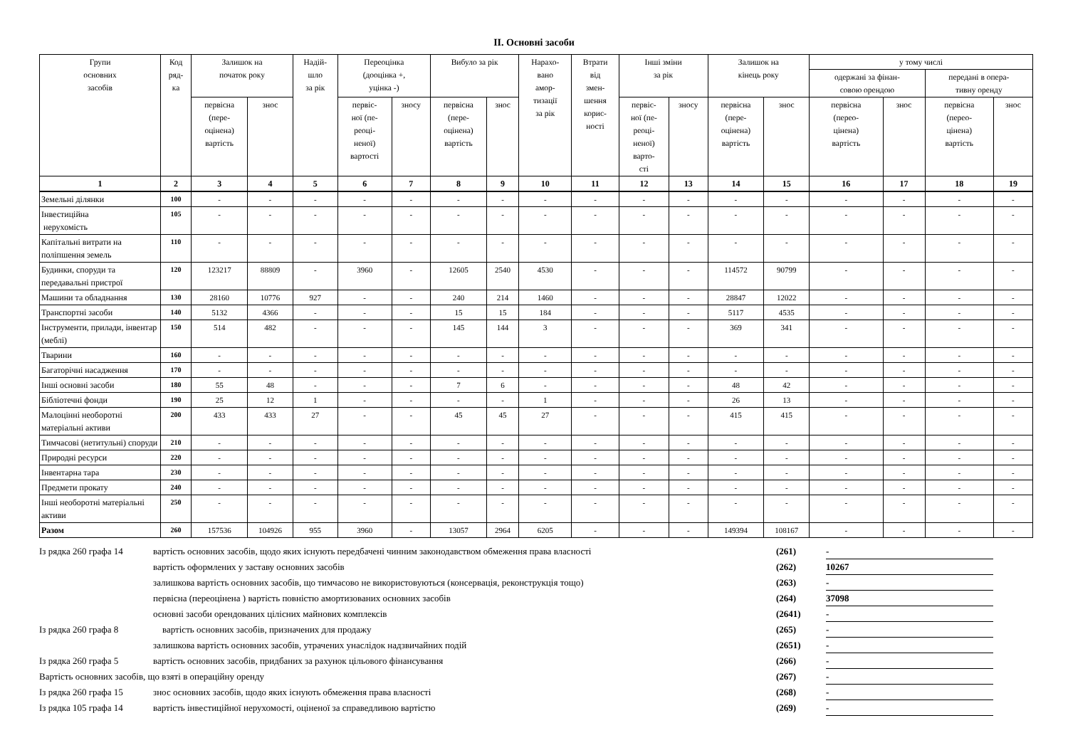ІІ. Основні засоби
| Групи основних засобів | Код ряд- ка | Залишок на початок року | | Надій- шло за рік | Переоцінка (дооцінка +, уцінка -) | | Вибуло за рік | | Нарахо- вано амор- тизації за рік | Втрати від змен- шення корис- ності | Інші зміни за рік | | Залишок на кінець року | | у тому числі | | | |
| --- | --- | --- | --- | --- | --- | --- | --- | --- | --- | --- | --- | --- | --- | --- | --- | --- | --- | --- |
| | | | | | | | | | | | | | | | одержані за фінан- совою орендою | | передані в опера- тивну оренду | |
| | | первісна (пере- оцінена) вартість | знос | | первіс- ної (пе- реоці- неної) вартості | зносу | первісна (пере- оцінена) вартість | знос | | | первіс- ної (пе- реоці- неної) варто- сті | зносу | первісна (пере- оцінена) вартість | знос | первісна (перео- цінена) вартість | знос | первісна (перео- цінена) вартість | знос |
| 1 | 2 | 3 | 4 | 5 | 6 | 7 | 8 | 9 | 10 | 11 | 12 | 13 | 14 | 15 | 16 | 17 | 18 | 19 |
| Земельні ділянки | 100 | - | - | - | - | - | - | - | - | - | - | - | - | - | - | - | - | - |
| Інвестиційна нерухомість | 105 | - | - | - | - | - | - | - | - | - | - | - | - | - | - | - | - | - |
| Капітальні витрати на поліпшення земель | 110 | - | - | - | - | - | - | - | - | - | - | - | - | - | - | - | - | - |
| Будинки, споруди та передавальні пристрої | 120 | 123217 | 88809 | - | 3960 | - | 12605 | 2540 | 4530 | - | - | - | 114572 | 90799 | - | - | - | - |
| Машини та обладнання | 130 | 28160 | 10776 | 927 | - | - | 240 | 214 | 1460 | - | - | - | 28847 | 12022 | - | - | - | - |
| Транспортні засоби | 140 | 5132 | 4366 | - | - | - | 15 | 15 | 184 | - | - | - | 5117 | 4535 | - | - | - | - |
| Інструменти, прилади, інвентар (меблі) | 150 | 514 | 482 | - | - | - | 145 | 144 | 3 | - | - | - | 369 | 341 | - | - | - | - |
| Тварини | 160 | - | - | - | - | - | - | - | - | - | - | - | - | - | - | - | - | - |
| Багаторічні насадження | 170 | - | - | - | - | - | - | - | - | - | - | - | - | - | - | - | - | - |
| Інші основні засоби | 180 | 55 | 48 | - | - | - | 7 | 6 | - | - | - | - | 48 | 42 | - | - | - | - |
| Бібліотечні фонди | 190 | 25 | 12 | 1 | - | - | - | - | 1 | - | - | - | 26 | 13 | - | - | - | - |
| Малоцінні необоротні матеріальні активи | 200 | 433 | 433 | 27 | - | - | 45 | 45 | 27 | - | - | - | 415 | 415 | - | - | - | - |
| Тимчасові (нетитульні) споруди | 210 | - | - | - | - | - | - | - | - | - | - | - | - | - | - | - | - | - |
| Природні ресурси | 220 | - | - | - | - | - | - | - | - | - | - | - | - | - | - | - | - | - |
| Інвентарна тара | 230 | - | - | - | - | - | - | - | - | - | - | - | - | - | - | - | - | - |
| Предмети прокату | 240 | - | - | - | - | - | - | - | - | - | - | - | - | - | - | - | - | - |
| Інші необоротні матеріальні активи | 250 | - | - | - | - | - | - | - | - | - | - | - | - | - | - | - | - | - |
| Разом | 260 | 157536 | 104926 | 955 | 3960 | - | 13057 | 2964 | 6205 | - | - | - | 149394 | 108167 | - | - | - | - |
| Із рядка 260 графа 14 | вартість основних засобів, щодо яких існують передбачені чинним законодавством обмеження права власності | (261) | - |
| | вартість оформлених у заставу основних засобів | (262) | 10267 |
| | залишкова вартість основних засобів, що тимчасово не використовуються (консервація, реконструкція тощо) | (263) | - |
| | первісна (переоцінена ) вартість повністю амортизованих основних засобів | (264) | 37098 |
| | основні засоби орендованих цілісних майнових комплексів | (2641) | - |
| Із рядка 260 графа 8 | вартість основних засобів, призначених для продажу | (265) | - |
| | залишкова вартість основних засобів, утрачених унаслідок надзвичайних подій | (2651) | - |
| Із рядка 260 графа 5 | вартість основних засобів, придбаних за рахунок цільового фінансування | (266) | - |
| Вартість основних засобів, що взяті в операційну оренду | | (267) | - |
| Із рядка 260 графа 15 | знос основних засобів, щодо яких існують обмеження права власності | (268) | - |
| Із рядка 105 графа 14 | вартість інвестиційної нерухомості, оціненої за справедливою вартістю | (269) | - |